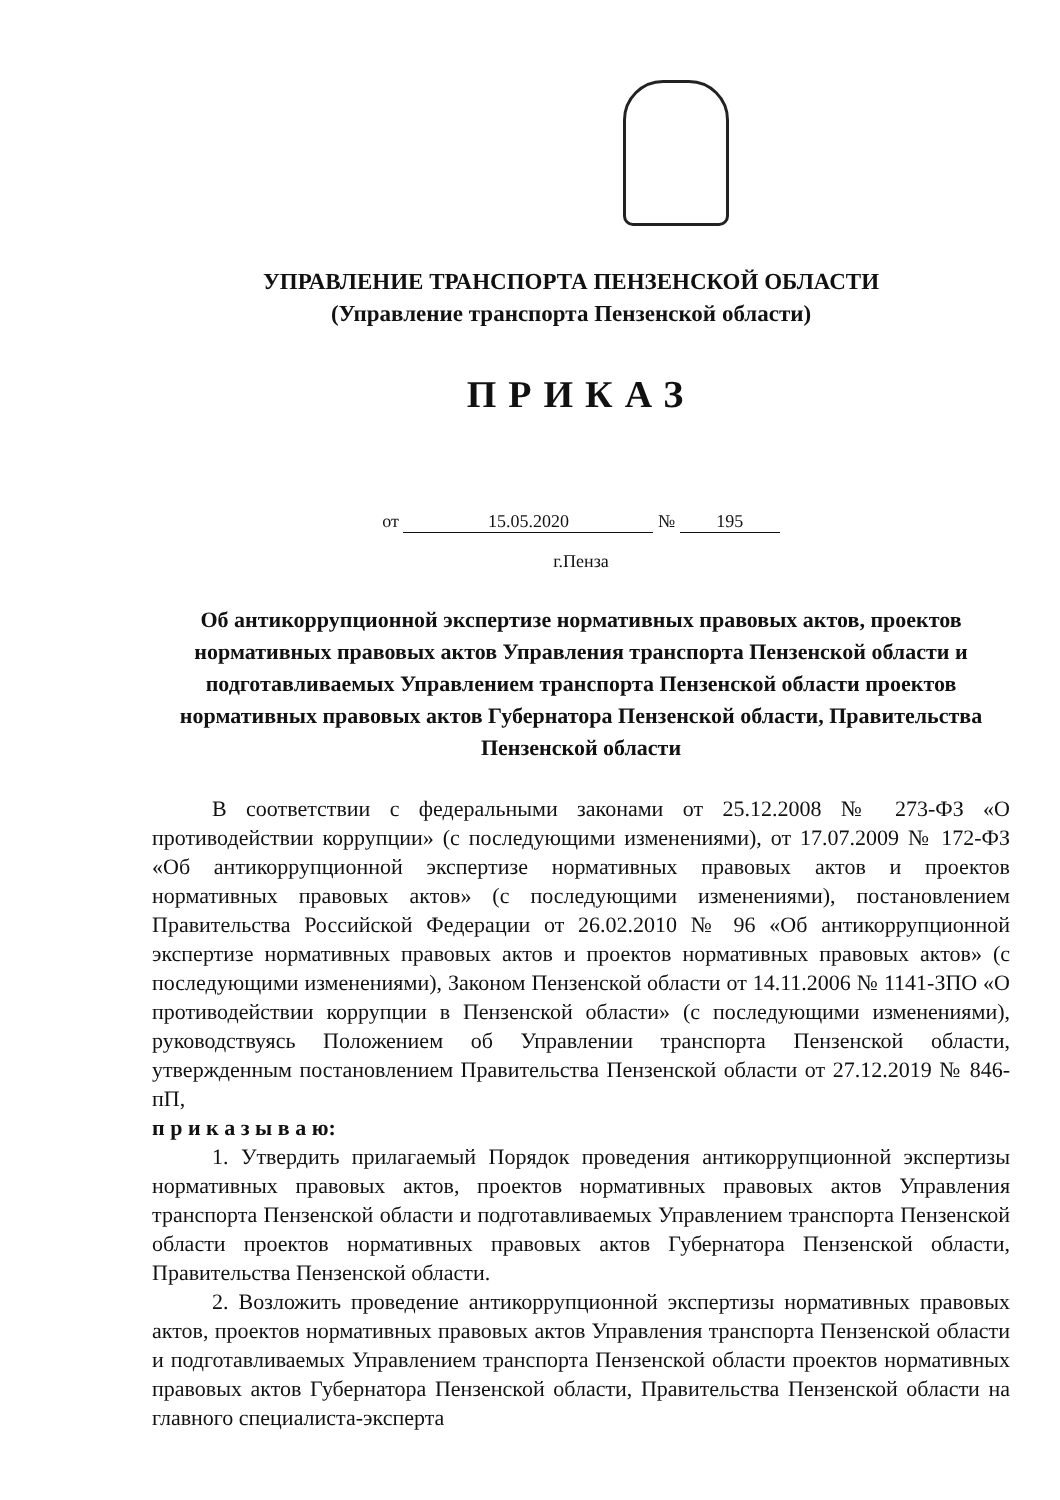УПРАВЛЕНИЕ ТРАНСПОРТА ПЕНЗЕНСКОЙ ОБЛАСТИ
(Управление транспорта Пензенской области)
ПРИКАЗ
от 15.05.2020 № 195
г.Пенза
Об антикоррупционной экспертизе нормативных правовых актов, проектов нормативных правовых актов Управления транспорта Пензенской области и подготавливаемых Управлением транспорта Пензенской области проектов нормативных правовых актов Губернатора Пензенской области, Правительства Пензенской области
В соответствии с федеральными законами от 25.12.2008 № 273-ФЗ «О противодействии коррупции» (с последующими изменениями), от 17.07.2009 № 172-ФЗ «Об антикоррупционной экспертизе нормативных правовых актов и проектов нормативных правовых актов» (с последующими изменениями), постановлением Правительства Российской Федерации от 26.02.2010 № 96 «Об антикоррупционной экспертизе нормативных правовых актов и проектов нормативных правовых актов» (с последующими изменениями), Законом Пензенской области от 14.11.2006 № 1141-ЗПО «О противодействии коррупции в Пензенской области» (с последующими изменениями), руководствуясь Положением об Управлении транспорта Пензенской области, утвержденным постановлением Правительства Пензенской области от 27.12.2019 № 846-пП,
п р и к а з ы в а ю:
1. Утвердить прилагаемый Порядок проведения антикоррупционной экспертизы нормативных правовых актов, проектов нормативных правовых актов Управления транспорта Пензенской области и подготавливаемых Управлением транспорта Пензенской области проектов нормативных правовых актов Губернатора Пензенской области, Правительства Пензенской области.
2. Возложить проведение антикоррупционной экспертизы нормативных правовых актов, проектов нормативных правовых актов Управления транспорта Пензенской области и подготавливаемых Управлением транспорта Пензенской области проектов нормативных правовых актов Губернатора Пензенской области, Правительства Пензенской области на главного специалиста-эксперта